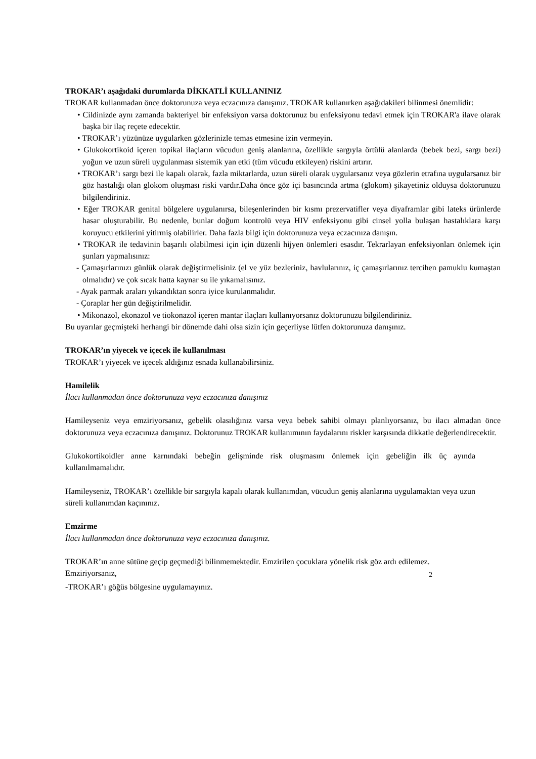TROKAR’ı aşağıdaki durumlarda DİKKATLİ KULLANINIZ
TROKAR kullanmadan önce doktorunuza veya eczacınıza danışınız. TROKAR kullanırken aşağıdakileri bilinmesi önemlidir:
• Cildinizde aynı zamanda bakteriyel bir enfeksiyon varsa doktorunuz bu enfeksiyonu tedavi etmek için TROKAR'a ilave olarak başka bir ilaç reçete edecektir.
• TROKAR’ı yüzünüze uygularken gözlerinizle temas etmesine izin vermeyin.
• Glukokortikoid içeren topikal ilaçların vücudun geniş alanlarına, özellikle sargıyla örtülü alanlarda (bebek bezi, sargı bezi) yoğun ve uzun süreli uygulanması sistemik yan etki (tüm vücudu etkileyen) riskini artırır.
• TROKAR’ı sargı bezi ile kapalı olarak, fazla miktarlarda, uzun süreli olarak uygularsanız veya gözlerin etrafına uygularsanız bir göz hastalığı olan glokom oluşması riski vardır.Daha önce göz içi basıncında artma (glokom) şikayetiniz olduysa doktorunuzu bilgilendiriniz.
• Eğer TROKAR genital bölgelere uygulanırsa, bileşenlerinden bir kısmı prezervatifler veya diyaframlar gibi lateks ürünlerde hasar oluşturabilir. Bu nedenle, bunlar doğum kontrolü veya HIV enfeksiyonu gibi cinsel yolla bulaşan hastalıklara karşı koruyucu etkilerini yitirmiş olabilirler. Daha fazla bilgi için doktorunuza veya eczacınıza danışın.
• TROKAR ile tedavinin başarılı olabilmesi için için düzenli hijyen önlemleri esasdır. Tekrarlayan enfeksiyonları önlemek için şunları yapmalısınız:
- Çamaşırlarınızı günlük olarak değiştirmelisiniz (el ve yüz bezleriniz, havlularınız, iç çamaşırlarınız tercihen pamuklu kumaştan olmalıdır) ve çok sıcak hatta kaynar su ile yıkamalısınız.
- Ayak parmak araları yıkandıktan sonra iyice kurulanmalıdır.
- Çoraplar her gün değiştirilmelidir.
• Mikonazol, ekonazol ve tiokonazol içeren mantar ilaçları kullanıyorsanız doktorunuzu bilgilendiriniz.
Bu uyarılar geçmişteki herhangi bir dönemde dahi olsa sizin için geçerliyse lütfen doktorunuza danışınız.
TROKAR’ın yiyecek ve içecek ile kullanılması
TROKAR’ı yiyecek ve içecek aldığınız esnada kullanabilirsiniz.
Hamilelik
İlacı kullanmadan önce doktorunuza veya eczacınıza danışınız
Hamileyseniz veya emziriyorsanız, gebelik olasılığınız varsa veya bebek sahibi olmayı planlıyorsanız, bu ilacı almadan önce doktorunuza veya eczacınıza danışınız. Doktorunuz TROKAR kullanımının faydalarını riskler karşısında dikkatle değerlendirecektir.
Glukokortikoidler anne karnındaki bebeğin gelişminde risk oluşmasını önlemek için gebeliğin ilk üç ayında kullanılmamalıdır.
Hamileyseniz, TROKAR’ı özellikle bir sargıyla kapalı olarak kullanımdan, vücudun geniş alanlarına uygulamaktan veya uzun süreli kullanımdan kaçınınız.
Emzirme
İlacı kullanmadan önce doktorunuza veya eczacınıza danışınız.
TROKAR’ın anne sütüne geçip geçmediği bilinmemektedir. Emzirilen çocuklara yönelik risk göz ardı edilemez.
Emziriyorsanız,
2
-TROKAR’ı göğüs bölgesine uygulamayınız.